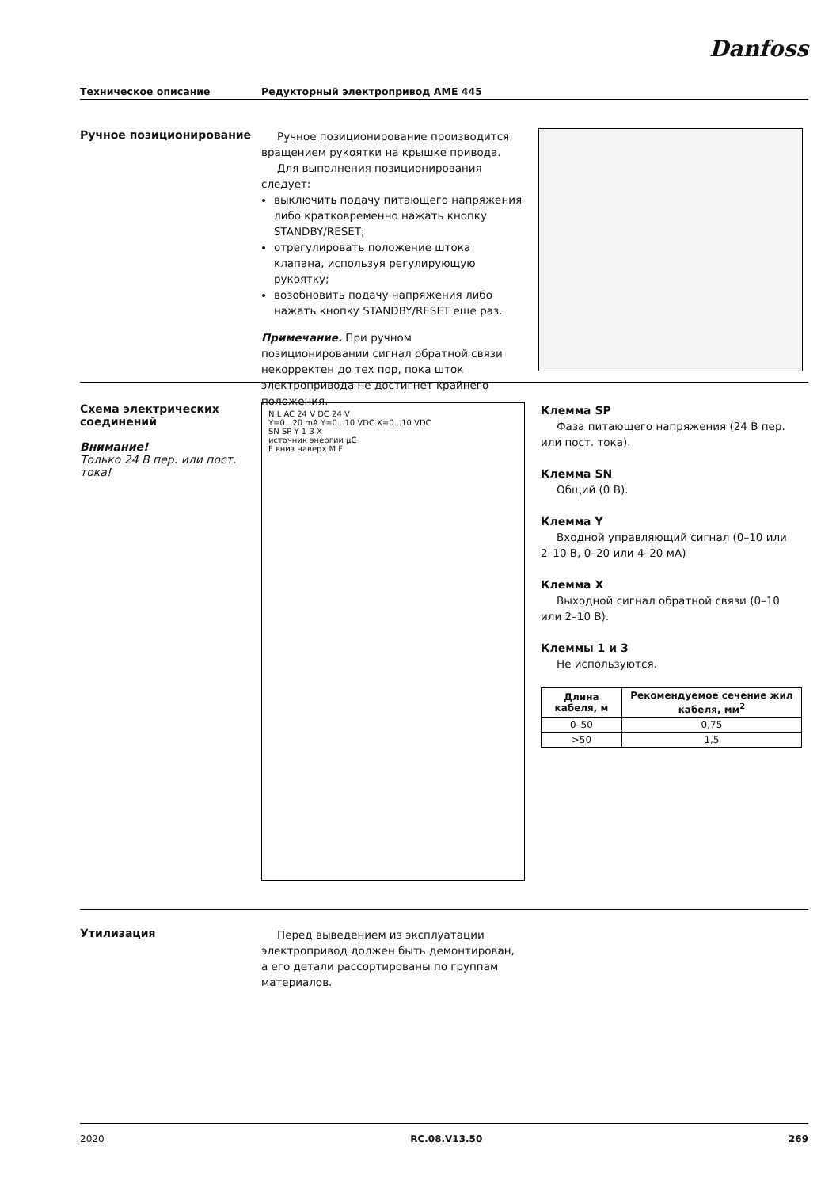Danfoss
Техническое описание Редукторный электропривод AME 445
Ручное позиционирование
Ручное позиционирование производится вращением рукоятки на крышке привода.
Для выполнения позиционирования следует:
выключить подачу питающего напряжения либо кратковременно нажать кнопку STANDBY/RESET;
отрегулировать положение штока клапана, используя регулирующую рукоятку;
возобновить подачу напряжения либо нажать кнопку STANDBY/RESET еще раз.
Примечание. При ручном позиционировании сигнал обратной связи некорректен до тех пор, пока шток электропривода не достигнет крайнего положения.
Схема электрических соединений
Внимание!
Только 24 В пер. или пост. тока!
N L AC 24 V DC 24 V
Y=0...20 mA Y=0...10 VDC X=0...10 VDC
SN SP Y 1 3 X
источник энергии μC
F вниз наверх M F
Клемма SP
Фаза питающего напряжения (24 В пер. или пост. тока).
Клемма SN
Общий (0 В).
Клемма Y
Входной управляющий сигнал (0–10 или 2–10 В, 0–20 или 4–20 мА)
Клемма X
Выходной сигнал обратной связи (0–10 или 2–10 В).
Клеммы 1 и 3
Не используются.
| Длина кабеля, м | Рекомендуемое сечение жил кабеля, мм<sup>2</sup> |
| --- | --- |
| 0–50 | 0,75 |
| >50 | 1,5 |
Утилизация
Перед выведением из эксплуатации электропривод должен быть демонтирован, а его детали рассортированы по группам материалов.
2020 RC.08.V13.50 269